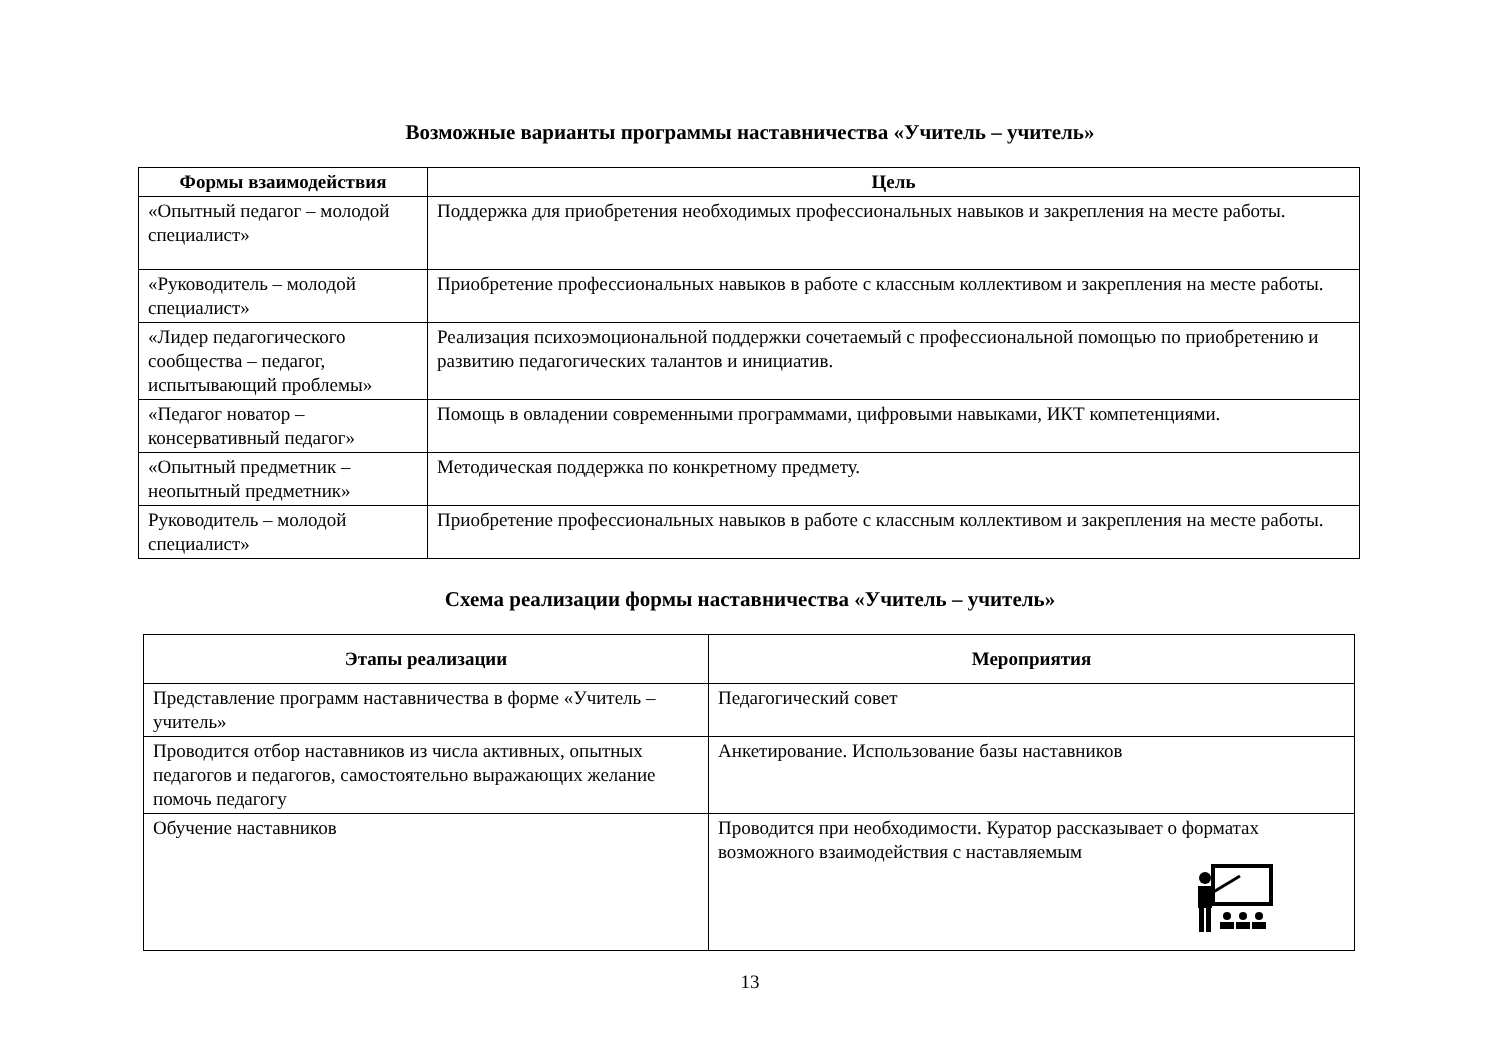Возможные варианты программы наставничества «Учитель – учитель»
| Формы взаимодействия | Цель |
| --- | --- |
| «Опытный педагог – молодой специалист» | Поддержка для приобретения необходимых профессиональных навыков и закрепления на месте работы. |
| «Руководитель – молодой специалист» | Приобретение профессиональных навыков в работе с классным коллективом и закрепления на месте работы. |
| «Лидер педагогического сообщества – педагог, испытывающий проблемы» | Реализация психоэмоциональной поддержки сочетаемый с профессиональной помощью по приобретению и развитию педагогических талантов и инициатив. |
| «Педагог новатор – консервативный педагог» | Помощь в овладении современными программами, цифровыми навыками, ИКТ компетенциями. |
| «Опытный предметник – неопытный предметник» | Методическая поддержка по конкретному предмету. |
| Руководитель – молодой специалист» | Приобретение профессиональных навыков в работе с классным коллективом и закрепления на месте работы. |
Схема реализации формы наставничества «Учитель – учитель»
| Этапы реализации | Мероприятия |
| --- | --- |
| Представление программ наставничества в форме «Учитель – учитель» | Педагогический совет |
| Проводится отбор наставников из числа активных, опытных педагогов и педагогов, самостоятельно выражающих желание помочь педагогу | Анкетирование. Использование базы наставников |
| Обучение наставников | Проводится при необходимости. Куратор рассказывает о форматах возможного взаимодействия с наставляемым |
13